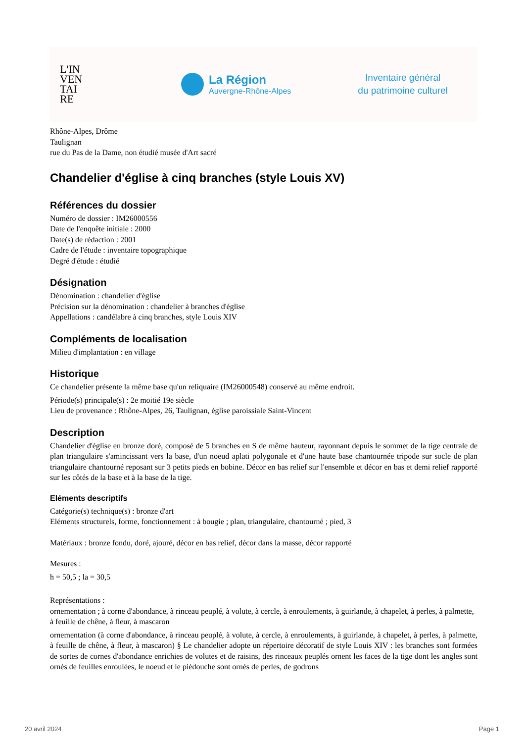L'IN
VEN
TAI
RE
La Région
Auvergne-Rhône-Alpes
Inventaire général
du patrimoine culturel
Rhône-Alpes, Drôme
Taulignan
rue du Pas de la Dame, non étudié musée d'Art sacré
Chandelier d'église à cinq branches (style Louis XV)
Références du dossier
Numéro de dossier : IM26000556
Date de l'enquête initiale : 2000
Date(s) de rédaction : 2001
Cadre de l'étude : inventaire topographique
Degré d'étude : étudié
Désignation
Dénomination : chandelier d'église
Précision sur la dénomination : chandelier à branches d'église
Appellations : candélabre à cinq branches, style Louis XIV
Compléments de localisation
Milieu d'implantation : en village
Historique
Ce chandelier présente la même base qu'un reliquaire (IM26000548) conservé au même endroit.
Période(s) principale(s) : 2e moitié 19e siècle
Lieu de provenance : Rhône-Alpes, 26, Taulignan, église paroissiale Saint-Vincent
Description
Chandelier d'église en bronze doré, composé de 5 branches en S de même hauteur, rayonnant depuis le sommet de la tige centrale de plan triangulaire s'amincissant vers la base, d'un noeud aplati polygonale et d'une haute base chantournée tripode sur socle de plan triangulaire chantourné reposant sur 3 petits pieds en bobine. Décor en bas relief sur l'ensemble et décor en bas et demi relief rapporté sur les côtés de la base et à la base de la tige.
Eléments descriptifs
Catégorie(s) technique(s) : bronze d'art
Eléments structurels, forme, fonctionnement : à bougie ; plan, triangulaire, chantourné ; pied, 3
Matériaux : bronze fondu, doré, ajouré, décor en bas relief, décor dans la masse, décor rapporté
Mesures :
h = 50,5 ; la = 30,5
Représentations :
ornementation ; à corne d'abondance, à rinceau peuplé, à volute, à cercle, à enroulements, à guirlande, à chapelet, à perles, à palmette, à feuille de chêne, à fleur, à mascaron
ornementation (à corne d'abondance, à rinceau peuplé, à volute, à cercle, à enroulements, à guirlande, à chapelet, à perles, à palmette, à feuille de chêne, à fleur, à mascaron) § Le chandelier adopte un répertoire décoratif de style Louis XIV : les branches sont formées de sortes de cornes d'abondance enrichies de volutes et de raisins, des rinceaux peuplés ornent les faces de la tige dont les angles sont ornés de feuilles enroulées, le noeud et le piédouche sont ornés de perles, de godrons
20 avril 2024 Page 1